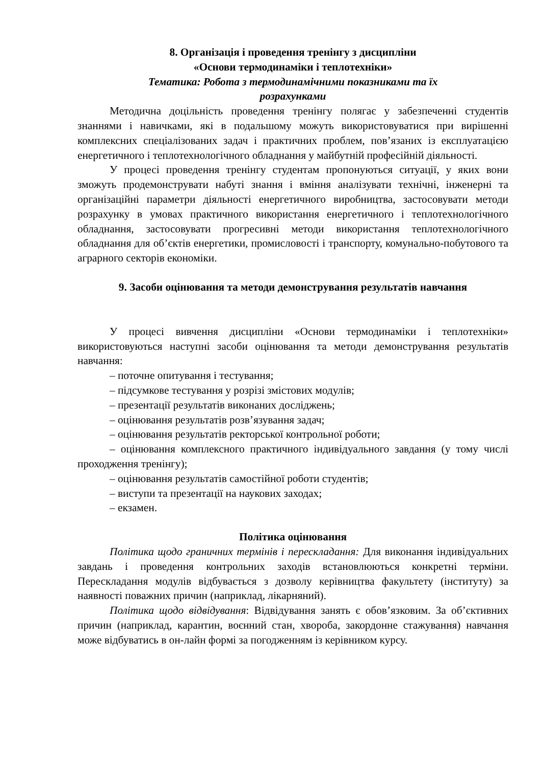8. Організація і проведення тренінгу з дисципліни
«Основи термодинаміки і теплотехніки»
Тематика: Робота з термодинамічними показниками та їх
розрахунками
Методична доцільність проведення тренінгу полягає у забезпеченні студентів знаннями і навичками, які в подальшому можуть використовуватися при вирішенні комплексних спеціалізованих задач і практичних проблем, пов’язаних із експлуатацією енергетичного і теплотехнологічного обладнання у майбутній професійній діяльності.
У процесі проведення тренінгу студентам пропонуються ситуації, у яких вони зможуть продемонструвати набуті знання і вміння аналізувати технічні, інженерні та організаційні параметри діяльності енергетичного виробництва, застосовувати методи розрахунку в умовах практичного використання енергетичного і теплотехнологічного обладнання, застосовувати прогресивні методи використання теплотехнологічного обладнання для об’єктів енергетики, промисловості і транспорту, комунально-побутового та аграрного секторів економіки.
9. Засоби оцінювання та методи демонстрування результатів навчання
У процесі вивчення дисципліни «Основи термодинаміки і теплотехніки» використовуються наступні засоби оцінювання та методи демонстрування результатів навчання:
– поточне опитування і тестування;
– підсумкове тестування у розрізі змістових модулів;
– презентації результатів виконаних досліджень;
– оцінювання результатів розв’язування задач;
– оцінювання результатів ректорської контрольної роботи;
– оцінювання комплексного практичного індивідуального завдання (у тому числі проходження тренінгу);
– оцінювання результатів самостійної роботи студентів;
– виступи та презентації на наукових заходах;
– екзамен.
Політика оцінювання
Політика щодо граничних термінів і перескладання: Для виконання індивідуальних завдань і проведення контрольних заходів встановлюються конкретні терміни. Перескладання модулів відбувається з дозволу керівництва факультету (інституту) за наявності поважних причин (наприклад, лікарняний).
Політика щодо відвідування: Відвідування занять є обов’язковим. За об’єктивних причин (наприклад, карантин, воєнний стан, хвороба, закордонне стажування) навчання може відбуватись в он-лайн формі за погодженням із керівником курсу.